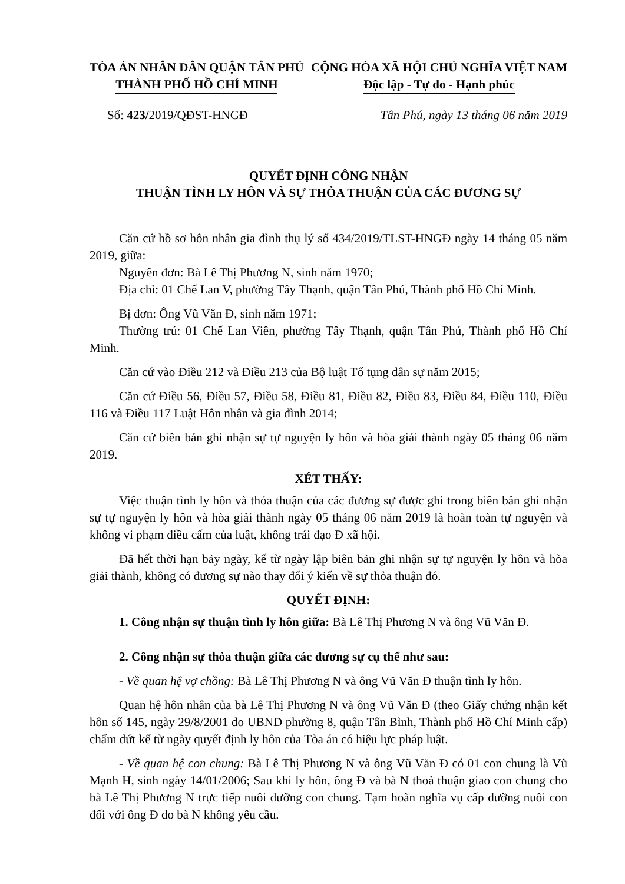TÒA ÁN NHÂN DÂN QUẬN TÂN PHÚ
THÀNH PHỐ HỒ CHÍ MINH
CỘNG HÒA XÃ HỘI CHỦ NGHĨA VIỆT NAM
Độc lập - Tự do - Hạnh phúc
Số: 423/2019/QĐST-HNGĐ Tân Phú, ngày 13 tháng 06 năm 2019
QUYẾT ĐỊNH CÔNG NHẬN
THUẬN TÌNH LY HÔN VÀ SỰ THỎA THUẬN CỦA CÁC ĐƯƠNG SỰ
Căn cứ hồ sơ hôn nhân gia đình thụ lý số 434/2019/TLST-HNGĐ ngày 14 tháng 05 năm 2019, giữa:
Nguyên đơn: Bà Lê Thị Phương N, sinh năm 1970;
Địa chỉ: 01 Chế Lan V, phường Tây Thạnh, quận Tân Phú, Thành phố Hồ Chí Minh.
Bị đơn: Ông Vũ Văn Đ, sinh năm 1971;
Thường trú: 01 Chế Lan Viên, phường Tây Thạnh, quận Tân Phú, Thành phố Hồ Chí Minh.
Căn cứ vào Điều 212 và Điều 213 của Bộ luật Tố tụng dân sự năm 2015;
Căn cứ Điều 56, Điều 57, Điều 58, Điều 81, Điều 82, Điều 83, Điều 84, Điều 110, Điều 116 và Điều 117 Luật Hôn nhân và gia đình 2014;
Căn cứ biên bản ghi nhận sự tự nguyện ly hôn và hòa giải thành ngày 05 tháng 06 năm 2019.
XÉT THẤY:
Việc thuận tình ly hôn và thỏa thuận của các đương sự được ghi trong biên bản ghi nhận sự tự nguyện ly hôn và hòa giải thành ngày 05 tháng 06 năm 2019 là hoàn toàn tự nguyện và không vi phạm điều cấm của luật, không trái đạo Đ xã hội.
Đã hết thời hạn bảy ngày, kể từ ngày lập biên bản ghi nhận sự tự nguyện ly hôn và hòa giải thành, không có đương sự nào thay đổi ý kiến về sự thỏa thuận đó.
QUYẾT ĐỊNH:
1. Công nhận sự thuận tình ly hôn giữa: Bà Lê Thị Phương N và ông Vũ Văn Đ.
2. Công nhận sự thỏa thuận giữa các đương sự cụ thể như sau:
- Về quan hệ vợ chồng: Bà Lê Thị Phương N và ông Vũ Văn Đ thuận tình ly hôn.
Quan hệ hôn nhân của bà Lê Thị Phương N và ông Vũ Văn Đ (theo Giấy chứng nhận kết hôn số 145, ngày 29/8/2001 do UBND phường 8, quận Tân Bình, Thành phố Hồ Chí Minh cấp) chấm dứt kể từ ngày quyết định ly hôn của Tòa án có hiệu lực pháp luật.
- Về quan hệ con chung: Bà Lê Thị Phương N và ông Vũ Văn Đ có 01 con chung là Vũ Mạnh H, sinh ngày 14/01/2006; Sau khi ly hôn, ông Đ và bà N thoả thuận giao con chung cho bà Lê Thị Phương N trực tiếp nuôi dưỡng con chung. Tạm hoãn nghĩa vụ cấp dưỡng nuôi con đối với ông Đ do bà N không yêu cầu.